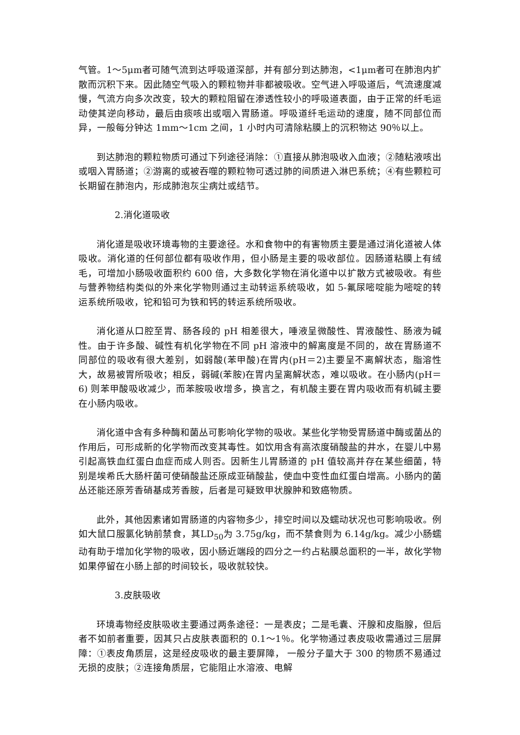气管。1～5μm者可随气流到达呼吸道深部，并有部分到达肺泡，<1μm者可在肺泡内扩散而沉积下来。因此随空气吸入的颗粒物并非都被吸收。空气进入呼吸道后，气流速度减慢，气流方向多次改变，较大的颗粒阻留在渗透性较小的呼吸道表面，由于正常的纤毛运动使其逆向移动，最后由痰咳出或咽入胃肠道。呼吸道纤毛运动的速度，随不同部位而异，一般每分钟达 1mm～1cm 之间，1 小时内可清除粘膜上的沉积物达 90％以上。
到达肺泡的颗粒物质可通过下列途径消除：①直接从肺泡吸收入血液；②随粘液咳出或咽入胃肠道；②游离的或被吞噬的颗粒物可透过肺的间质进入淋巴系统；④有些颗粒可长期留在肺泡内，形成肺泡灰尘病灶或结节。
2.消化道吸收
消化道是吸收环境毒物的主要途径。水和食物中的有害物质主要是通过消化道被人体吸收。消化道的任何部位都有吸收作用，但小肠是主要的吸收部位。因肠道粘膜上有绒毛，可增加小肠吸收面积约 600 倍，大多数化学物在消化道中以扩散方式被吸收。有些与营养物结构类似的外来化学物则通过主动转运系统吸收，如 5-氟尿嘧啶能为嘧啶的转运系统所吸收，铊和铅可为铁和钙的转运系统所吸收。
消化道从口腔至胃、肠各段的 pH 相差很大，唾液呈微酸性、胃液酸性、肠液为碱性。由于许多酸、碱性有机化学物在不同 pH 溶液中的解离度是不同的，故在胃肠道不同部位的吸收有很大差别，如弱酸(苯甲酸)在胃内(pH＝2)主要呈不离解状态，脂溶性大，故易被胃所吸收；相反，弱碱(苯胺)在胃内呈离解状态，难以吸收。在小肠内(pH＝6) 则苯甲酸吸收减少，而苯胺吸收增多，换言之，有机酸主要在胃内吸收而有机碱主要在小肠内吸收。
消化道中含有多种酶和菌丛可影响化学物的吸收。某些化学物受胃肠道中酶或菌丛的作用后，可形成新的化学物而改变其毒性。如饮用含有高浓度硝酸盐的井水，在婴儿中易引起高铁血红蛋白血症而成人则否。因新生儿胃肠道的 pH 值较高并存在某些细菌，特别是埃希氏大肠杆菌可使硝酸盐还原成亚硝酸盐，使血中变性血红蛋白增高。小肠内的菌丛还能还原芳香硝基成芳香胺，后者是可疑致甲状腺肿和致癌物质。
此外，其他因素诸如胃肠道的内容物多少，排空时间以及蠕动状况也可影响吸收。例如大鼠口服氯化钠前禁食，其LD<sub>50</sub>为 3.75g/kg，而不禁食则为 6.14g/kg。减少小肠蠕动有助于增加化学物的吸收，因小肠近端段的四分之一约占粘膜总面积的一半，故化学物如果停留在小肠上部的时间较长，吸收就较快。
3.皮肤吸收
环境毒物经皮肤吸收主要通过两条途径：一是表皮；二是毛囊、汗腺和皮脂腺，但后者不如前者重要，因其只占皮肤表面积的 0.1～1％。化学物通过表皮吸收需通过三层屏障：①表皮角质层，这是经皮吸收的最主要屏障， 一般分子量大于 300 的物质不易通过无损的皮肤；②连接角质层，它能阻止水溶液、电解